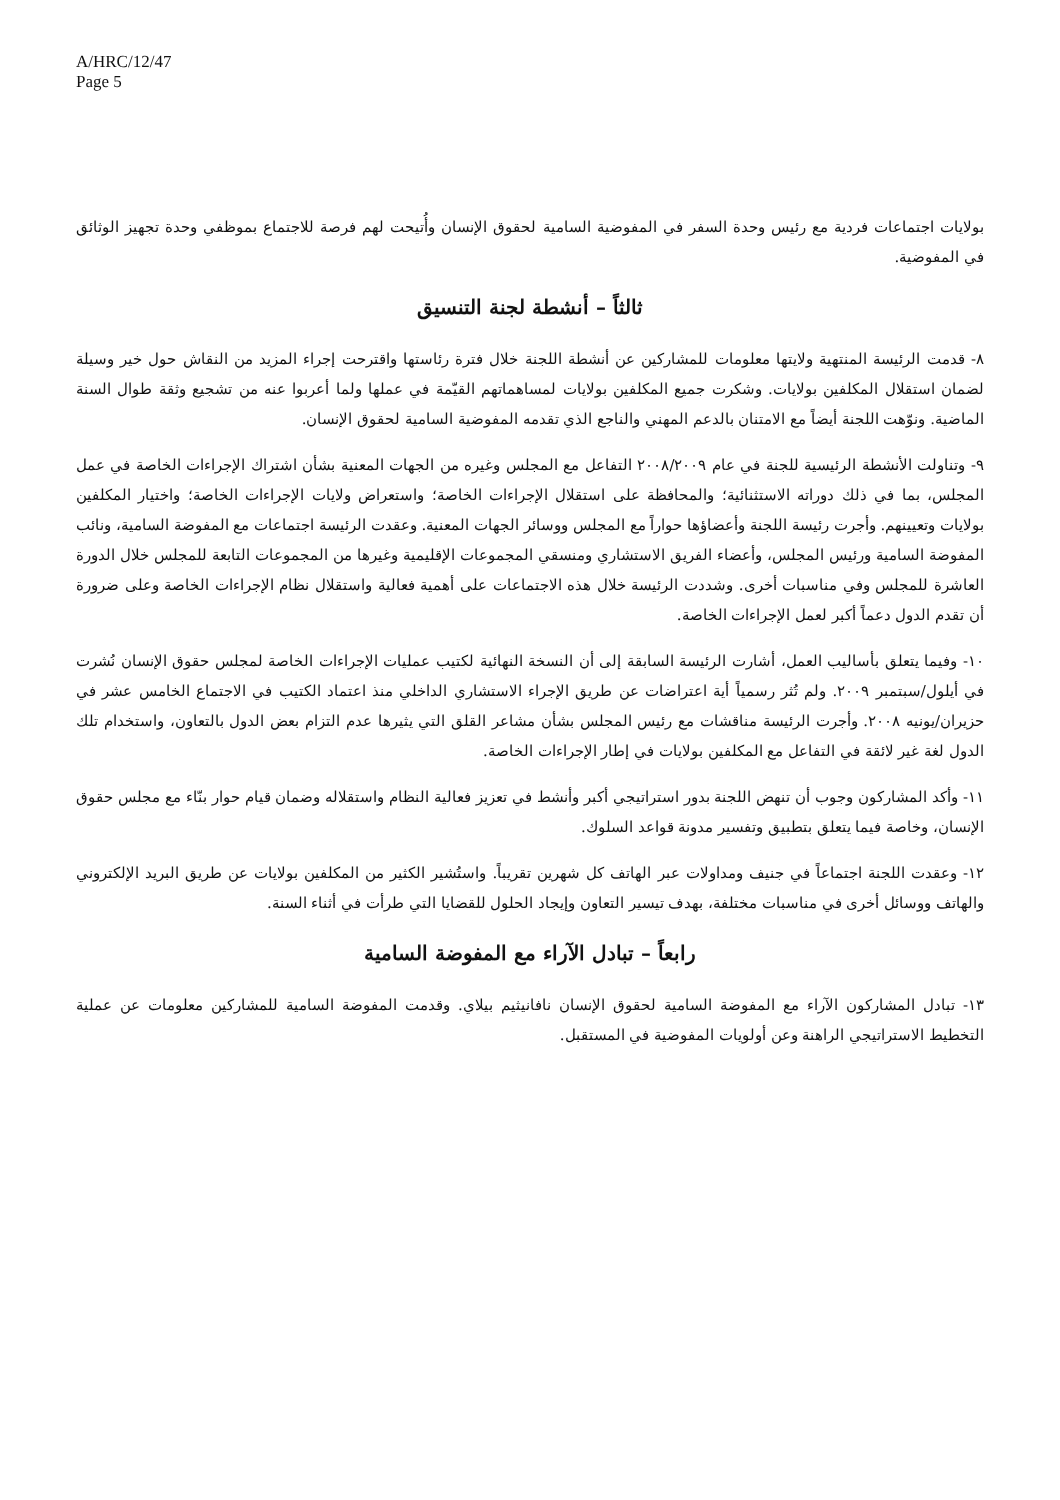A/HRC/12/47
Page 5
بولايات اجتماعات فردية مع رئيس وحدة السفر في المفوضية السامية لحقوق الإنسان وأُتيحت لهم فرصة للاجتماع بموظفي وحدة تجهيز الوثائق في المفوضية.
ثالثاً – أنشطة لجنة التنسيق
٨- قدمت الرئيسة المنتهية ولايتها معلومات للمشاركين عن أنشطة اللجنة خلال فترة رئاستها واقترحت إجراء المزيد من النقاش حول خير وسيلة لضمان استقلال المكلفين بولايات. وشكرت جميع المكلفين بولايات لمساهماتهم القيّمة في عملها ولما أعربوا عنه من تشجيع وثقة طوال السنة الماضية. ونوّهت اللجنة أيضاً مع الامتنان بالدعم المهني والناجع الذي تقدمه المفوضية السامية لحقوق الإنسان.
٩- وتناولت الأنشطة الرئيسية للجنة في عام ٢٠٠٨/٢٠٠٩ التفاعل مع المجلس وغيره من الجهات المعنية بشأن اشتراك الإجراءات الخاصة في عمل المجلس، بما في ذلك دوراته الاستثنائية؛ والمحافظة على استقلال الإجراءات الخاصة؛ واستعراض ولايات الإجراءات الخاصة؛ واختيار المكلفين بولايات وتعيينهم. وأجرت رئيسة اللجنة وأعضاؤها حواراً مع المجلس ووسائر الجهات المعنية. وعقدت الرئيسة اجتماعات مع المفوضة السامية، ونائب المفوضة السامية ورئيس المجلس، وأعضاء الفريق الاستشاري ومنسقي المجموعات الإقليمية وغيرها من المجموعات التابعة للمجلس خلال الدورة العاشرة للمجلس وفي مناسبات أخرى. وشددت الرئيسة خلال هذه الاجتماعات على أهمية فعالية واستقلال نظام الإجراءات الخاصة وعلى ضرورة أن تقدم الدول دعماً أكبر لعمل الإجراءات الخاصة.
١٠- وفيما يتعلق بأساليب العمل، أشارت الرئيسة السابقة إلى أن النسخة النهائية لكتيب عمليات الإجراءات الخاصة لمجلس حقوق الإنسان نُشرت في أيلول/سبتمبر ٢٠٠٩. ولم تُثر رسمياً أية اعتراضات عن طريق الإجراء الاستشاري الداخلي منذ اعتماد الكتيب في الاجتماع الخامس عشر في حزيران/يونيه ٢٠٠٨. وأجرت الرئيسة مناقشات مع رئيس المجلس بشأن مشاعر القلق التي يثيرها عدم التزام بعض الدول بالتعاون، واستخدام تلك الدول لغة غير لائقة في التفاعل مع المكلفين بولايات في إطار الإجراءات الخاصة.
١١- وأكد المشاركون وجوب أن تنهض اللجنة بدور استراتيجي أكبر وأنشط في تعزيز فعالية النظام واستقلاله وضمان قيام حوار بنّاء مع مجلس حقوق الإنسان، وخاصة فيما يتعلق بتطبيق وتفسير مدونة قواعد السلوك.
١٢- وعقدت اللجنة اجتماعاً في جنيف ومداولات عبر الهاتف كل شهرين تقريباً. واستُشير الكثير من المكلفين بولايات عن طريق البريد الإلكتروني والهاتف ووسائل أخرى في مناسبات مختلفة، بهدف تيسير التعاون وإيجاد الحلول للقضايا التي طرأت في أثناء السنة.
رابعاً – تبادل الآراء مع المفوضة السامية
١٣- تبادل المشاركون الآراء مع المفوضة السامية لحقوق الإنسان نافانيثيم بيلاي. وقدمت المفوضة السامية للمشاركين معلومات عن عملية التخطيط الاستراتيجي الراهنة وعن أولويات المفوضية في المستقبل.